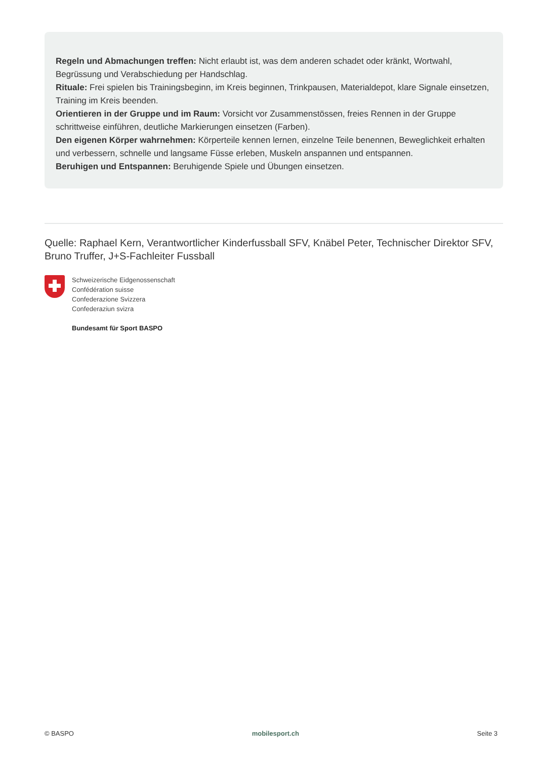Regeln und Abmachungen treffen: Nicht erlaubt ist, was dem anderen schadet oder kränkt, Wortwahl, Begrüssung und Verabschiedung per Handschlag.
Rituale: Frei spielen bis Trainingsbeginn, im Kreis beginnen, Trinkpausen, Materialdepot, klare Signale einsetzen, Training im Kreis beenden.
Orientieren in der Gruppe und im Raum: Vorsicht vor Zusammenstössen, freies Rennen in der Gruppe schrittweise einführen, deutliche Markierungen einsetzen (Farben).
Den eigenen Körper wahrnehmen: Körperteile kennen lernen, einzelne Teile benennen, Beweglichkeit erhalten und verbessern, schnelle und langsame Füsse erleben, Muskeln anspannen und entspannen.
Beruhigen und Entspannen: Beruhigende Spiele und Übungen einsetzen.
Quelle: Raphael Kern, Verantwortlicher Kinderfussball SFV, Knäbel Peter, Technischer Direktor SFV, Bruno Truffer, J+S-Fachleiter Fussball
Schweizerische Eidgenossenschaft
Confédération suisse
Confederazione Svizzera
Confederaziun svizra
Bundesamt für Sport BASPO
© BASPO mobilesport.ch Seite 3